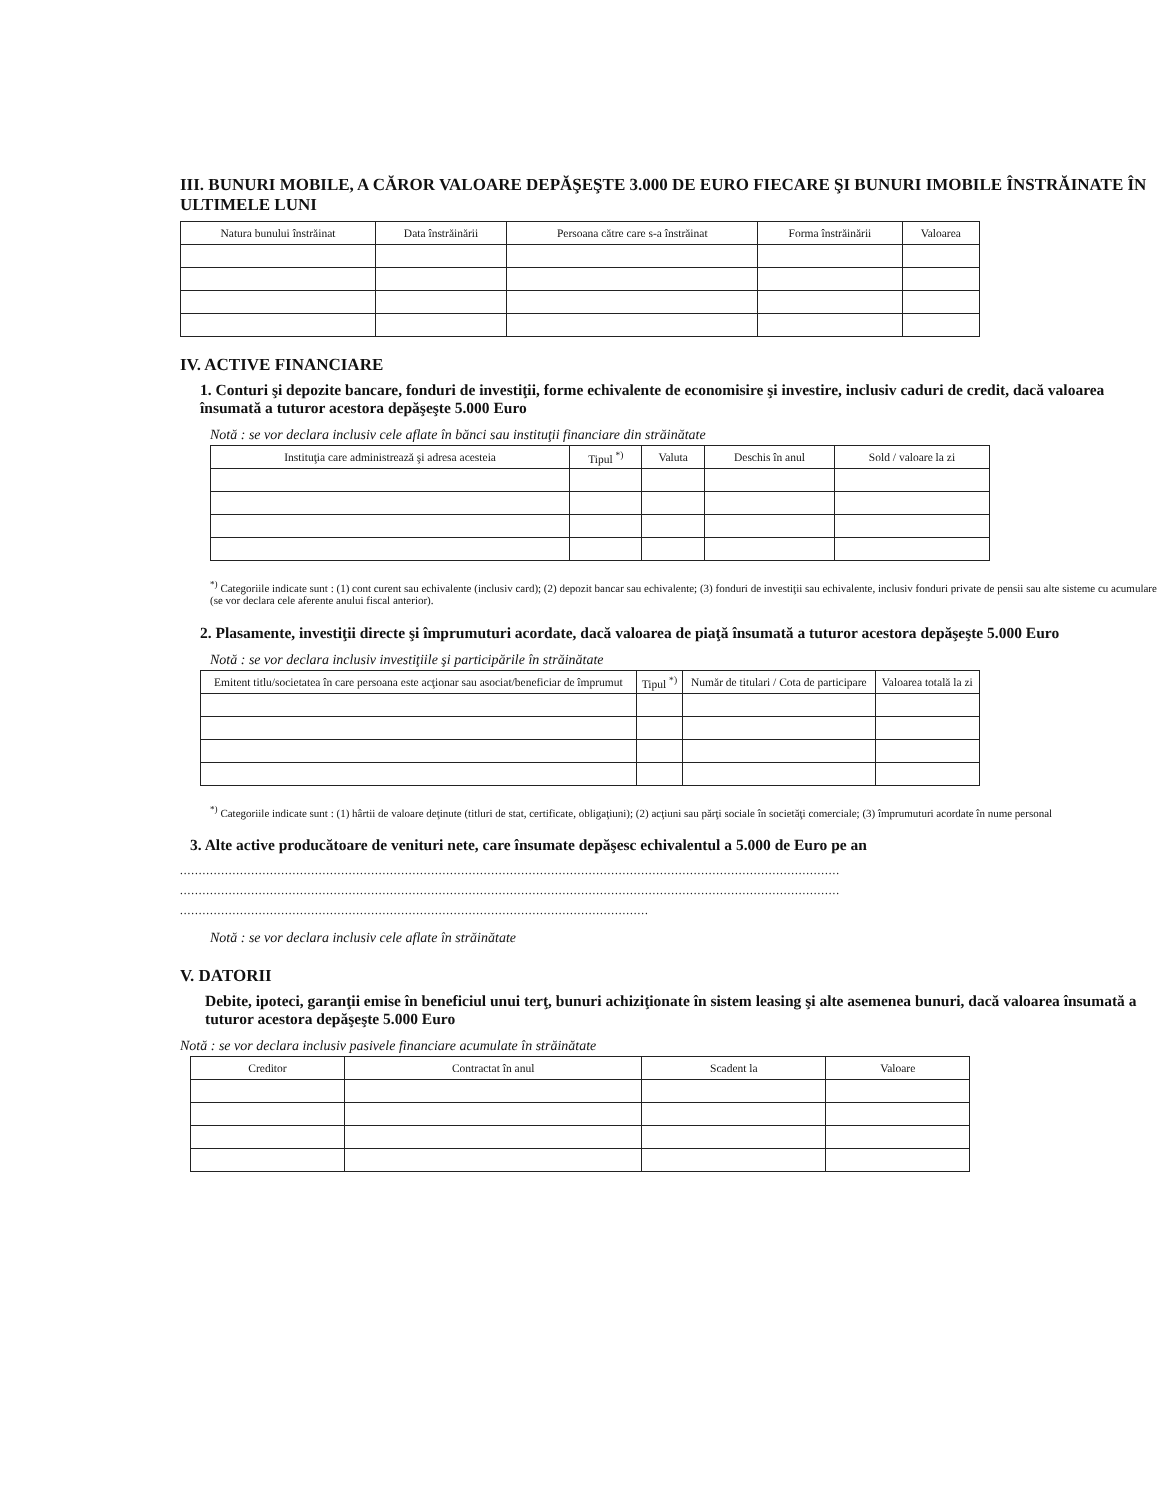III. BUNURI MOBILE, A CĂROR VALOARE DEPĂŞEŞTE 3.000 DE EURO FIECARE ŞI BUNURI IMOBILE ÎNSTRĂINATE ÎN ULTIMELE LUNI
| Natura bunului înstrăinat | Data înstrăinării | Persoana către care s-a înstrăinat | Forma înstrăinării | Valoarea |
| --- | --- | --- | --- | --- |
IV. ACTIVE FINANCIARE
1. Conturi şi depozite bancare, fonduri de investiţii, forme echivalente de economisire şi investire, inclusiv caduri de credit, dacă valoarea însumată a tuturor acestora depăşeşte 5.000 Euro
Notă : se vor declara inclusiv cele aflate în bănci sau instituţii financiare din străinătate
| Instituţia care administrează şi adresa acesteia | Tipul <sup>*)</sup> | Valuta | Deschis în anul | Sold / valoare la zi |
| --- | --- | --- | --- | --- |
<sup>*)</sup> Categoriile indicate sunt : (1) cont curent sau echivalente (inclusiv card); (2) depozit bancar sau echivalente; (3) fonduri de investiţii sau echivalente, inclusiv fonduri private de pensii sau alte sisteme cu acumulare (se vor declara cele aferente anului fiscal anterior).
2. Plasamente, investiţii directe şi împrumuturi acordate, dacă valoarea de piaţă însumată a tuturor acestora depăşeşte 5.000 Euro
Notă : se vor declara inclusiv investiţiile şi participările în străinătate
| Emitent titlu/societatea în care persoana este acţionar sau asociat/beneficiar de împrumut | Tipul <sup>*)</sup> | Număr de titulari / Cota de participare | Valoarea totală la zi |
| --- | --- | --- | --- |
<sup>*)</sup> Categoriile indicate sunt : (1) hârtii de valoare deţinute (titluri de stat, certificate, obligaţiuni); (2) acţiuni sau părţi sociale în societăţi comerciale; (3) împrumuturi acordate în nume personal
3. Alte active producătoare de venituri nete, care însumate depăşesc echivalentul a 5.000 de Euro pe an
................................................................................................................................................................................
................................................................................................................................................................................
.............................................................................................................................
Notă : se vor declara inclusiv cele aflate în străinătate
V. DATORII
Debite, ipoteci, garanţii emise în beneficiul unui terţ, bunuri achiziţionate în sistem leasing şi alte asemenea bunuri, dacă valoarea însumată a tuturor acestora depăşeşte 5.000 Euro
Notă : se vor declara inclusiv pasivele financiare acumulate în străinătate
| Creditor | Contractat în anul | Scadent la | Valoare |
| --- | --- | --- | --- |